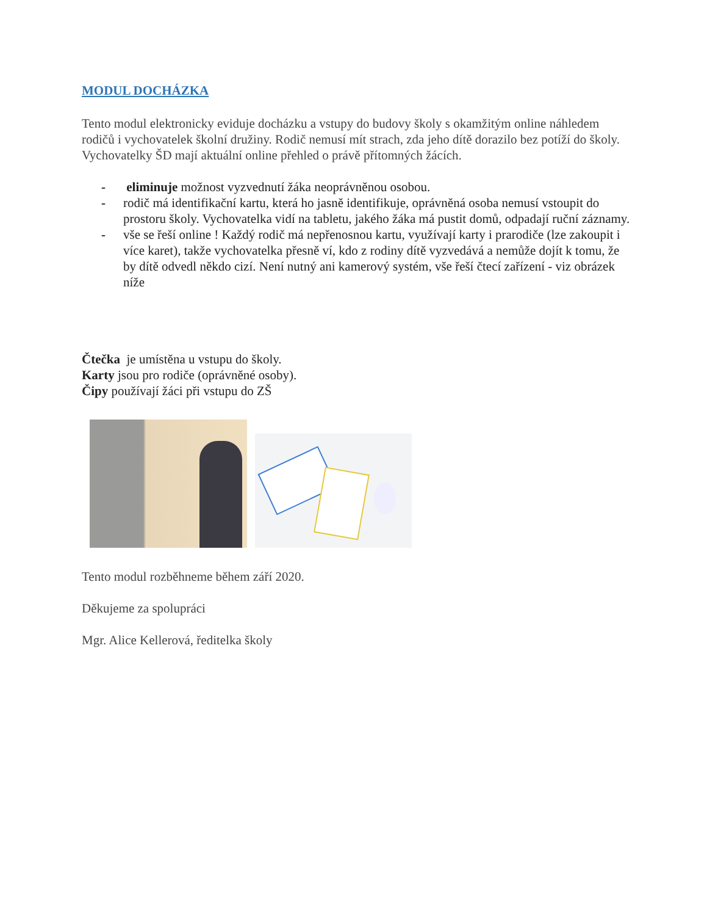MODUL DOCHÁZKA
Tento modul elektronicky eviduje docházku a vstupy do budovy školy s okamžitým online náhledem rodičů i vychovatelek školní družiny. Rodič nemusí mít strach, zda jeho dítě dorazilo bez potíží do školy. Vychovatelky ŠD mají aktuální online přehled o právě přítomných žácích.
- eliminuje možnost vyzvednutí žáka neoprávněnou osobou.
- rodič má identifikační kartu, která ho jasně identifikuje, oprávněná osoba nemusí vstoupit do prostoru školy. Vychovatelka vidí na tabletu, jakého žáka má pustit domů, odpadají ruční záznamy.
- vše se řeší online ! Každý rodič má nepřenosnou kartu, využívají karty i prarodiče (lze zakoupit i více karet), takže vychovatelka přesně ví, kdo z rodiny dítě vyzvedává a nemůže dojít k tomu, že by dítě odvedl někdo cizí. Není nutný ani kamerový systém, vše řeší čtecí zařízení - viz obrázek níže
Čtečka je umístěna u vstupu do školy.
Karty jsou pro rodiče (oprávněné osoby).
Čipy používají žáci při vstupu do ZŠ
Tento modul rozběhneme během září 2020.
Děkujeme za spolupráci
Mgr. Alice Kellerová, ředitelka školy